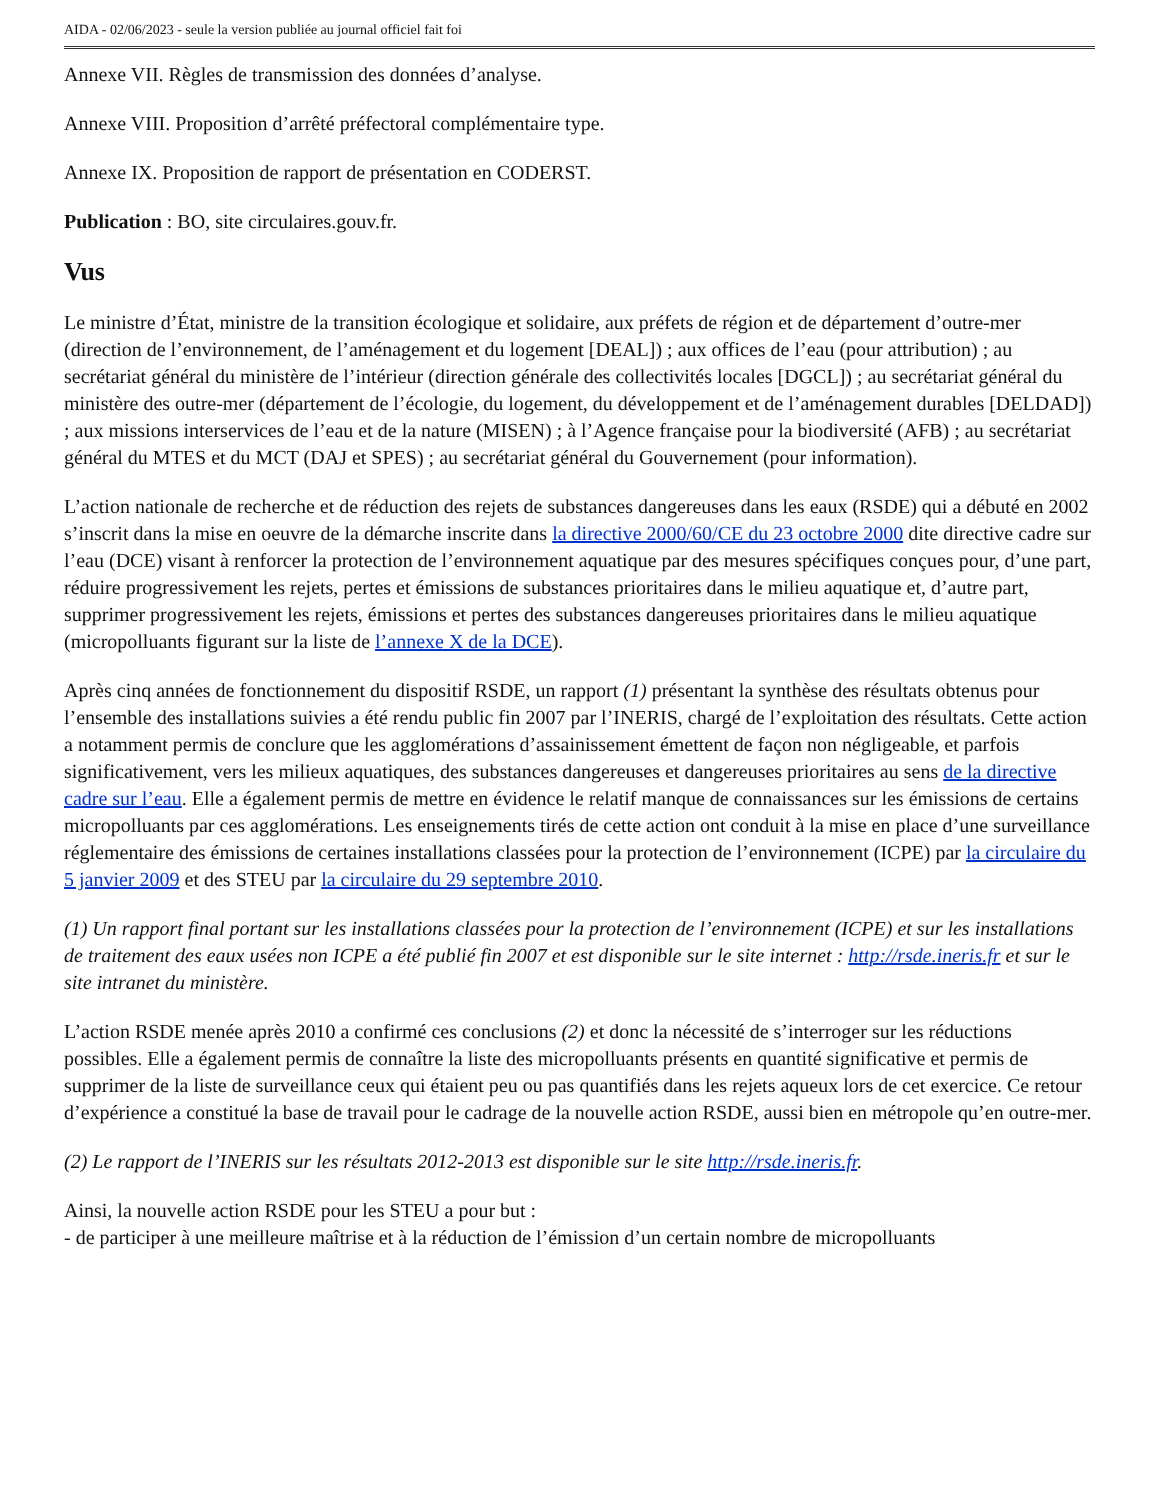AIDA - 02/06/2023 - seule la version publiée au journal officiel fait foi
Annexe VII. Règles de transmission des données d’analyse.
Annexe VIII. Proposition d’arrêté préfectoral complémentaire type.
Annexe IX. Proposition de rapport de présentation en CODERST.
Publication : BO, site circulaires.gouv.fr.
Vus
Le ministre d’État, ministre de la transition écologique et solidaire, aux préfets de région et de département d’outre-mer (direction de l’environnement, de l’aménagement et du logement [DEAL]) ; aux offices de l’eau (pour attribution) ; au secrétariat général du ministère de l’intérieur (direction générale des collectivités locales [DGCL]) ; au secrétariat général du ministère des outre-mer (département de l’écologie, du logement, du développement et de l’aménagement durables [DELDAD]) ; aux missions interservices de l’eau et de la nature (MISEN) ; à l’Agence française pour la biodiversité (AFB) ; au secrétariat général du MTES et du MCT (DAJ et SPES) ; au secrétariat général du Gouvernement (pour information).
L’action nationale de recherche et de réduction des rejets de substances dangereuses dans les eaux (RSDE) qui a débuté en 2002 s’inscrit dans la mise en oeuvre de la démarche inscrite dans la directive 2000/60/CE du 23 octobre 2000 dite directive cadre sur l’eau (DCE) visant à renforcer la protection de l’environnement aquatique par des mesures spécifiques conçues pour, d’une part, réduire progressivement les rejets, pertes et émissions de substances prioritaires dans le milieu aquatique et, d’autre part, supprimer progressivement les rejets, émissions et pertes des substances dangereuses prioritaires dans le milieu aquatique (micropolluants figurant sur la liste de l’annexe X de la DCE).
Après cinq années de fonctionnement du dispositif RSDE, un rapport (1) présentant la synthèse des résultats obtenus pour l’ensemble des installations suivies a été rendu public fin 2007 par l’INERIS, chargé de l’exploitation des résultats. Cette action a notamment permis de conclure que les agglomérations d’assainissement émettent de façon non négligeable, et parfois significativement, vers les milieux aquatiques, des substances dangereuses et dangereuses prioritaires au sens de la directive cadre sur l’eau. Elle a également permis de mettre en évidence le relatif manque de connaissances sur les émissions de certains micropolluants par ces agglomérations. Les enseignements tirés de cette action ont conduit à la mise en place d’une surveillance réglementaire des émissions de certaines installations classées pour la protection de l’environnement (ICPE) par la circulaire du 5 janvier 2009 et des STEU par la circulaire du 29 septembre 2010.
(1) Un rapport final portant sur les installations classées pour la protection de l’environnement (ICPE) et sur les installations de traitement des eaux usées non ICPE a été publié fin 2007 et est disponible sur le site internet : http://rsde.ineris.fr et sur le site intranet du ministère.
L’action RSDE menée après 2010 a confirmé ces conclusions (2) et donc la nécessité de s’interroger sur les réductions possibles. Elle a également permis de connaître la liste des micropolluants présents en quantité significative et permis de supprimer de la liste de surveillance ceux qui étaient peu ou pas quantifiés dans les rejets aqueux lors de cet exercice. Ce retour d’expérience a constitué la base de travail pour le cadrage de la nouvelle action RSDE, aussi bien en métropole qu’en outre-mer.
(2) Le rapport de l’INERIS sur les résultats 2012-2013 est disponible sur le site http://rsde.ineris.fr.
Ainsi, la nouvelle action RSDE pour les STEU a pour but :
- de participer à une meilleure maîtrise et à la réduction de l’émission d’un certain nombre de micropolluants